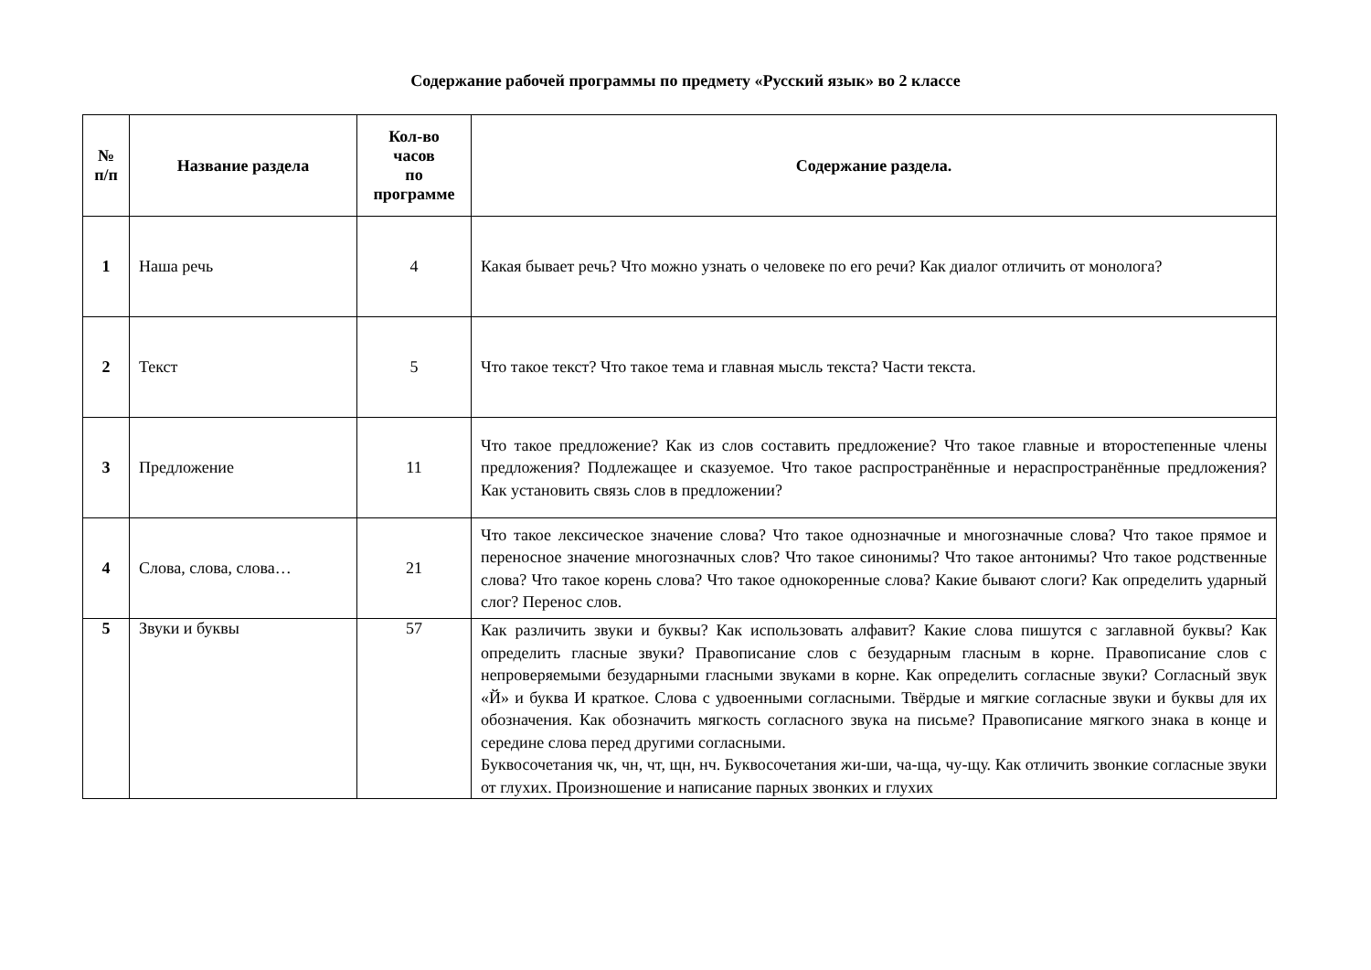Содержание рабочей программы по предмету «Русский язык» во 2 классе
| № п/п | Название раздела | Кол-во часов по программе | Содержание раздела. |
| --- | --- | --- | --- |
| 1 | Наша речь | 4 | Какая бывает речь? Что можно узнать о человеке по его речи? Как диалог отличить от монолога? |
| 2 | Текст | 5 | Что такое текст? Что такое тема и главная мысль текста? Части текста. |
| 3 | Предложение | 11 | Что такое предложение? Как из слов составить предложение? Что такое главные и второстепенные члены предложения? Подлежащее и сказуемое. Что такое распространённые и нераспространённые предложения? Как установить связь слов в предложении? |
| 4 | Слова, слова, слова… | 21 | Что такое лексическое значение слова? Что такое однозначные и многозначные слова? Что такое прямое и переносное значение многозначных слов? Что такое синонимы? Что такое антонимы? Что такое родственные слова? Что такое корень слова? Что такое однокоренные слова? Какие бывают слоги? Как определить ударный слог? Перенос слов. |
| 5 | Звуки и буквы | 57 | Как различить звуки и буквы? Как использовать алфавит? Какие слова пишутся с заглавной буквы? Как определить гласные звуки? Правописание слов с безударным гласным в корне. Правописание слов с непроверяемыми безударными гласными звуками в корне. Как определить согласные звуки? Согласный звук «Й» и буква И краткое. Слова с удвоенными согласными. Твёрдые и мягкие согласные звуки и буквы для их обозначения. Как обозначить мягкость согласного звука на письме? Правописание мягкого знака в конце и середине слова перед другими согласными. Буквосочетания чк, чн, чт, щн, нч. Буквосочетания жи-ши, ча-ща, чу-щу. Как отличить звонкие согласные звуки от глухих. Произношение и написание парных звонких и глухих |